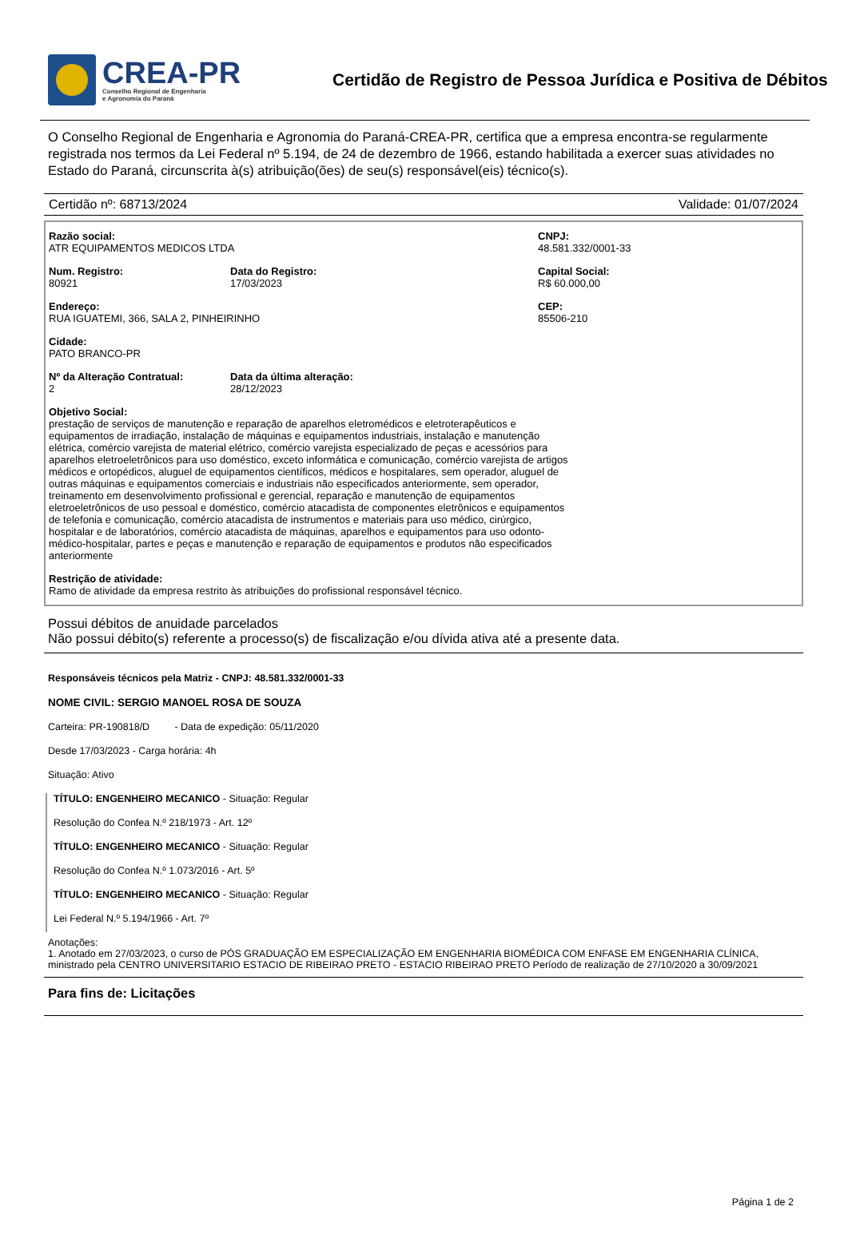CREA-PR
Conselho Regional de Engenharia
e Agronomia do Paraná
Certidão de Registro de Pessoa Jurídica e Positiva de Débitos
O Conselho Regional de Engenharia e Agronomia do Paraná-CREA-PR, certifica que a empresa encontra-se regularmente registrada nos termos da Lei Federal nº 5.194, de 24 de dezembro de 1966, estando habilitada a exercer suas atividades no Estado do Paraná, circunscrita à(s) atribuição(ões) de seu(s) responsável(eis) técnico(s).
Certidão nº: 68713/2024 Validade: 01/07/2024
Razão social:
ATR EQUIPAMENTOS MEDICOS LTDA
CNPJ:
48.581.332/0001-33
Num. Registro:
80921
Data do Registro:
17/03/2023
Capital Social:
R$ 60.000,00
Endereço:
RUA IGUATEMI, 366, SALA 2, PINHEIRINHO
CEP:
85506-210
Cidade:
PATO BRANCO-PR
Nº da Alteração Contratual:
2
Data da última alteração:
28/12/2023
Objetivo Social:
prestação de serviços de manutenção e reparação de aparelhos eletromédicos e eletroterapêuticos e equipamentos de irradiação, instalação de máquinas e equipamentos industriais, instalação e manutenção elétrica, comércio varejista de material elétrico, comércio varejista especializado de peças e acessórios para aparelhos eletroeletrônicos para uso doméstico, exceto informática e comunicação, comércio varejista de artigos médicos e ortopédicos, aluguel de equipamentos científicos, médicos e hospitalares, sem operador, aluguel de outras máquinas e equipamentos comerciais e industriais não especificados anteriormente, sem operador, treinamento em desenvolvimento profissional e gerencial, reparação e manutenção de equipamentos eletroeletrônicos de uso pessoal e doméstico, comércio atacadista de componentes eletrônicos e equipamentos de telefonia e comunicação, comércio atacadista de instrumentos e materiais para uso médico, cirúrgico, hospitalar e de laboratórios, comércio atacadista de máquinas, aparelhos e equipamentos para uso odonto-médico-hospitalar, partes e peças e manutenção e reparação de equipamentos e produtos não especificados anteriormente
Restrição de atividade:
Ramo de atividade da empresa restrito às atribuições do profissional responsável técnico.
Possui débitos de anuidade parcelados
Não possui débito(s) referente a processo(s) de fiscalização e/ou dívida ativa até a presente data.
Responsáveis técnicos pela Matriz - CNPJ: 48.581.332/0001-33
NOME CIVIL: SERGIO MANOEL ROSA DE SOUZA
Carteira: PR-190818/D - Data de expedição: 05/11/2020
Desde 17/03/2023 - Carga horária: 4h
Situação: Ativo
TÍTULO: ENGENHEIRO MECANICO - Situação: Regular
Resolução do Confea N.º 218/1973 - Art. 12º
TÍTULO: ENGENHEIRO MECANICO - Situação: Regular
Resolução do Confea N.º 1.073/2016 - Art. 5º
TÍTULO: ENGENHEIRO MECANICO - Situação: Regular
Lei Federal N.º 5.194/1966 - Art. 7º
Anotações:
1. Anotado em 27/03/2023, o curso de PÓS GRADUAÇÃO EM ESPECIALIZAÇÃO EM ENGENHARIA BIOMÉDICA COM ENFASE EM ENGENHARIA CLÍNICA, ministrado pela CENTRO UNIVERSITARIO ESTACIO DE RIBEIRAO PRETO - ESTACIO RIBEIRAO PRETO Período de realização de 27/10/2020 a 30/09/2021
Para fins de: Licitações
Página 1 de 2